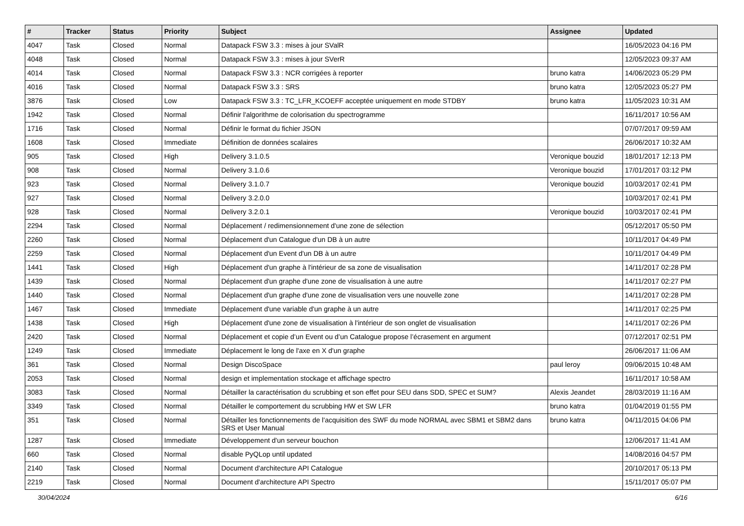| # | Tracker | Status | Priority | Subject | Assignee | Updated |
| --- | --- | --- | --- | --- | --- | --- |
| 4047 | Task | Closed | Normal | Datapack FSW 3.3 : mises à jour SValR | | 16/05/2023 04:16 PM |
| 4048 | Task | Closed | Normal | Datapack FSW 3.3 : mises à jour SVerR | | 12/05/2023 09:37 AM |
| 4014 | Task | Closed | Normal | Datapack FSW 3.3 : NCR corrigées à reporter | bruno katra | 14/06/2023 05:29 PM |
| 4016 | Task | Closed | Normal | Datapack FSW 3.3 : SRS | bruno katra | 12/05/2023 05:27 PM |
| 3876 | Task | Closed | Low | Datapack FSW 3.3 : TC_LFR_KCOEFF acceptée uniquement en mode STDBY | bruno katra | 11/05/2023 10:31 AM |
| 1942 | Task | Closed | Normal | Définir l'algorithme de colorisation du spectrogramme | | 16/11/2017 10:56 AM |
| 1716 | Task | Closed | Normal | Définir le format du fichier JSON | | 07/07/2017 09:59 AM |
| 1608 | Task | Closed | Immediate | Définition de données scalaires | | 26/06/2017 10:32 AM |
| 905 | Task | Closed | High | Delivery 3.1.0.5 | Veronique bouzid | 18/01/2017 12:13 PM |
| 908 | Task | Closed | Normal | Delivery 3.1.0.6 | Veronique bouzid | 17/01/2017 03:12 PM |
| 923 | Task | Closed | Normal | Delivery 3.1.0.7 | Veronique bouzid | 10/03/2017 02:41 PM |
| 927 | Task | Closed | Normal | Delivery 3.2.0.0 | | 10/03/2017 02:41 PM |
| 928 | Task | Closed | Normal | Delivery 3.2.0.1 | Veronique bouzid | 10/03/2017 02:41 PM |
| 2294 | Task | Closed | Normal | Déplacement / redimensionnement d'une zone de sélection | | 05/12/2017 05:50 PM |
| 2260 | Task | Closed | Normal | Déplacement d'un Catalogue d'un DB à un autre | | 10/11/2017 04:49 PM |
| 2259 | Task | Closed | Normal | Déplacement d'un Event d'un DB à un autre | | 10/11/2017 04:49 PM |
| 1441 | Task | Closed | High | Déplacement d'un graphe à l'intérieur de sa zone de visualisation | | 14/11/2017 02:28 PM |
| 1439 | Task | Closed | Normal | Déplacement d'un graphe d'une zone de visualisation à une autre | | 14/11/2017 02:27 PM |
| 1440 | Task | Closed | Normal | Déplacement d'un graphe d'une zone de visualisation vers une nouvelle zone | | 14/11/2017 02:28 PM |
| 1467 | Task | Closed | Immediate | Déplacement d'une variable d'un graphe à un autre | | 14/11/2017 02:25 PM |
| 1438 | Task | Closed | High | Déplacement d'une zone de visualisation à l'intérieur de son onglet de visualisation | | 14/11/2017 02:26 PM |
| 2420 | Task | Closed | Normal | Déplacement et copie d’un Event ou d’un Catalogue propose l’écrasement en argument | | 07/12/2017 02:51 PM |
| 1249 | Task | Closed | Immediate | Déplacement le long de l'axe en X d'un graphe | | 26/06/2017 11:06 AM |
| 361 | Task | Closed | Normal | Design DiscoSpace | paul leroy | 09/06/2015 10:48 AM |
| 2053 | Task | Closed | Normal | design et implementation stockage et affichage spectro | | 16/11/2017 10:58 AM |
| 3083 | Task | Closed | Normal | Détailler la caractérisation du scrubbing et son effet pour SEU dans SDD, SPEC et SUM? | Alexis Jeandet | 28/03/2019 11:16 AM |
| 3349 | Task | Closed | Normal | Détailler le comportement du scrubbing HW et SW LFR | bruno katra | 01/04/2019 01:55 PM |
| 351 | Task | Closed | Normal | Détailler les fonctionnements de l'acquisition des SWF du mode NORMAL avec SBM1 et SBM2 dans SRS et User Manual | bruno katra | 04/11/2015 04:06 PM |
| 1287 | Task | Closed | Immediate | Développement d'un serveur bouchon | | 12/06/2017 11:41 AM |
| 660 | Task | Closed | Normal | disable PyQLop until updated | | 14/08/2016 04:57 PM |
| 2140 | Task | Closed | Normal | Document d'architecture API Catalogue | | 20/10/2017 05:13 PM |
| 2219 | Task | Closed | Normal | Document d'architecture API Spectro | | 15/11/2017 05:07 PM |
30/04/2024 6/16